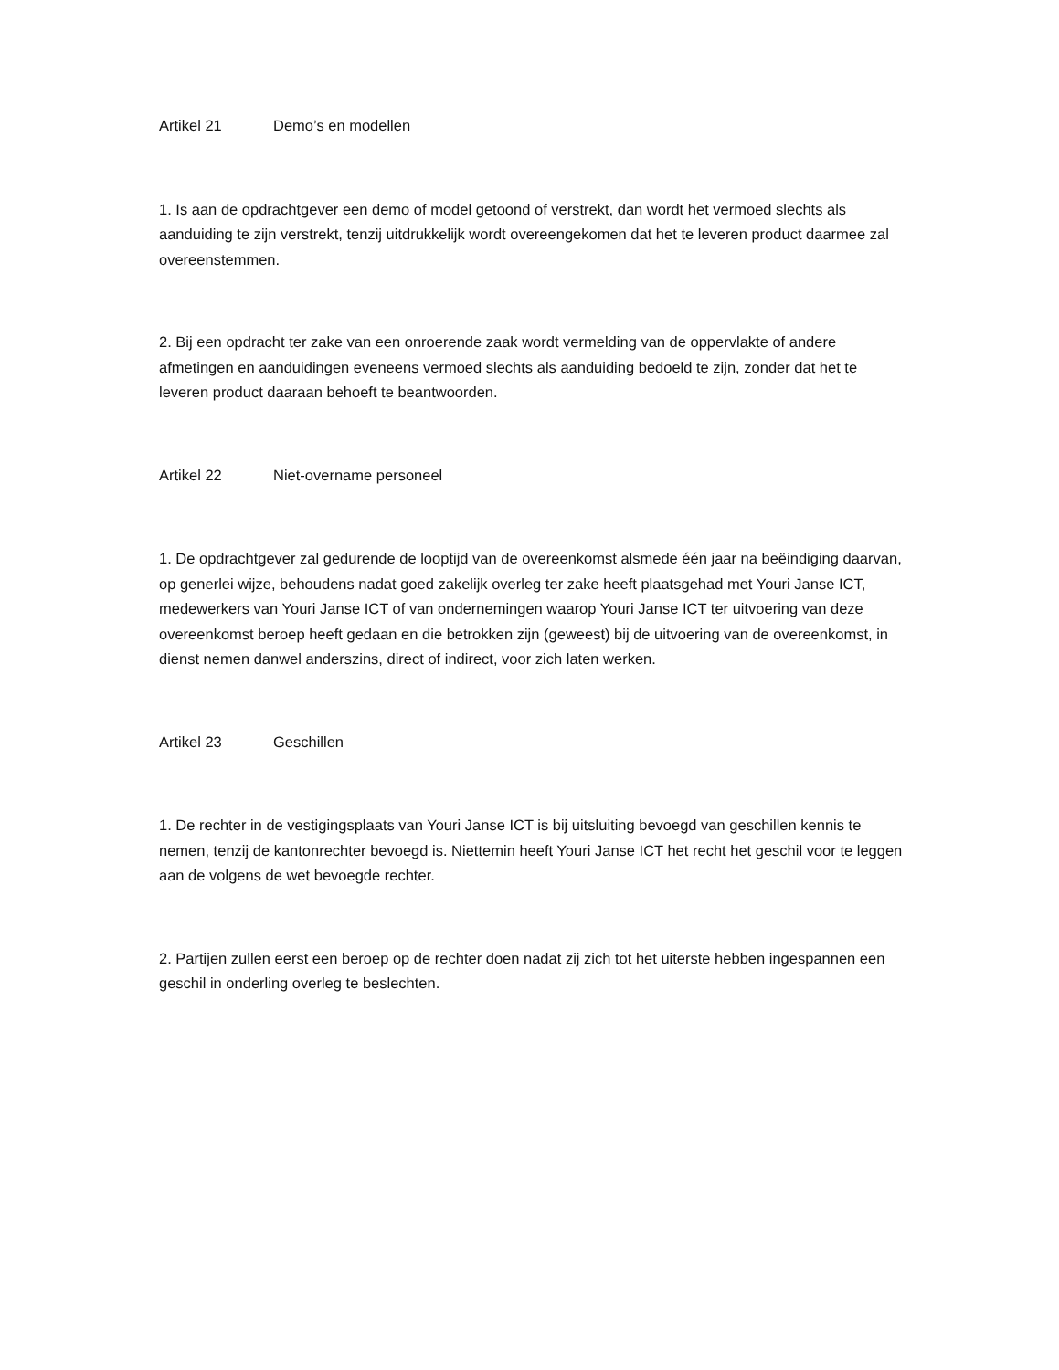Artikel 21 Demo’s en modellen
1. Is aan de opdrachtgever een demo of model getoond of verstrekt, dan wordt het vermoed slechts als aanduiding te zijn verstrekt, tenzij uitdrukkelijk wordt overeengekomen dat het te leveren product daarmee zal overeenstemmen.
2. Bij een opdracht ter zake van een onroerende zaak wordt vermelding van de oppervlakte of andere afmetingen en aanduidingen eveneens vermoed slechts als aanduiding bedoeld te zijn, zonder dat het te leveren product daaraan behoeft te beantwoorden.
Artikel 22 Niet-overname personeel
1. De opdrachtgever zal gedurende de looptijd van de overeenkomst alsmede één jaar na beëindiging daarvan, op generlei wijze, behoudens nadat goed zakelijk overleg ter zake heeft plaatsgehad met Youri Janse ICT, medewerkers van Youri Janse ICT of van ondernemingen waarop Youri Janse ICT ter uitvoering van deze overeenkomst beroep heeft gedaan en die betrokken zijn (geweest) bij de uitvoering van de overeenkomst, in dienst nemen danwel anderszins, direct of indirect, voor zich laten werken.
Artikel 23 Geschillen
1. De rechter in de vestigingsplaats van Youri Janse ICT is bij uitsluiting bevoegd van geschillen kennis te nemen, tenzij de kantonrechter bevoegd is. Niettemin heeft Youri Janse ICT het recht het geschil voor te leggen aan de volgens de wet bevoegde rechter.
2. Partijen zullen eerst een beroep op de rechter doen nadat zij zich tot het uiterste hebben ingespannen een geschil in onderling overleg te beslechten.